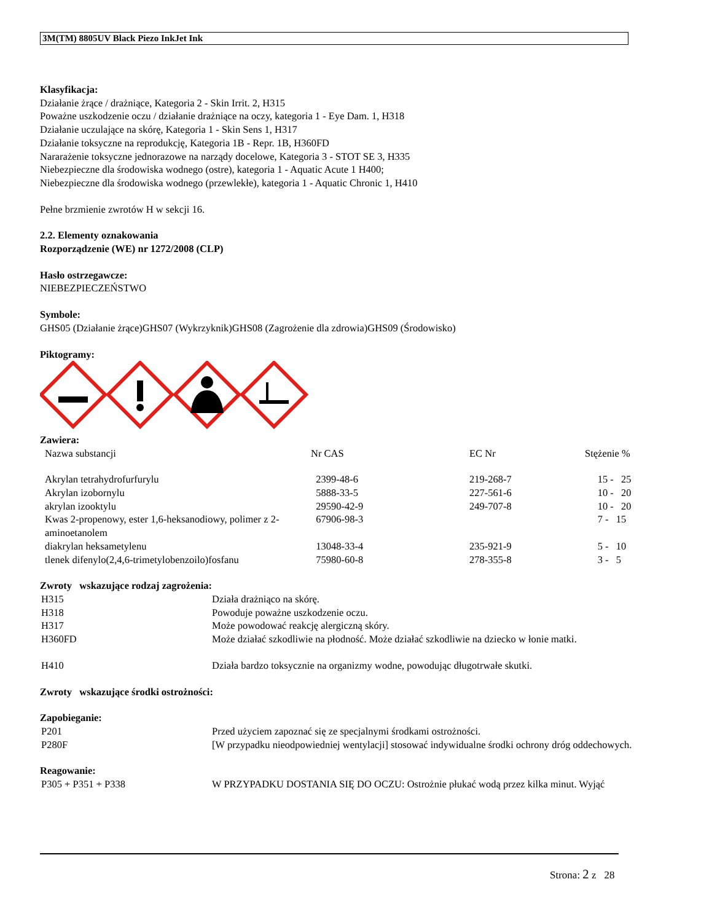3M(TM) 8805UV Black Piezo InkJet Ink
Klasyfikacja:
Działanie żrące / drażniące, Kategoria 2 - Skin Irrit. 2, H315
Poważne uszkodzenie oczu / działanie drażniące na oczy, kategoria 1 - Eye Dam. 1, H318
Działanie uczulające na skórę, Kategoria 1 - Skin Sens 1, H317
Działanie toksyczne na reprodukcję, Kategoria 1B - Repr. 1B, H360FD
Nararażenie toksyczne jednorazowe na narządy docelowe, Kategoria 3 - STOT SE 3, H335
Niebezpieczne dla środowiska wodnego (ostre), kategoria 1 - Aquatic Acute 1 H400;
Niebezpieczne dla środowiska wodnego (przewlekłe), kategoria 1 - Aquatic Chronic 1, H410
Pełne brzmienie zwrotów H w sekcji 16.
2.2. Elementy oznakowania
Rozporządzenie (WE) nr 1272/2008 (CLP)
Hasło ostrzegawcze:
NIEBEZPIECZEŃSTWO
Symbole:
GHS05 (Działanie żrące)GHS07 (Wykrzyknik)GHS08 (Zagrożenie dla zdrowia)GHS09 (Środowisko)
Piktogramy:
Zawiera:
| Nazwa substancji | Nr CAS | EC Nr | Stężenie % |
| Akrylan tetrahydrofurfurylu | 2399-48-6 | 219-268-7 | 15 - 25 |
| Akrylan izobornylu | 5888-33-5 | 227-561-6 | 10 - 20 |
| akrylan izooktylu | 29590-42-9 | 249-707-8 | 10 - 20 |
| Kwas 2-propenowy, ester 1,6-heksanodiowy, polimer z 2-aminoetanolem | 67906-98-3 | | 7 - 15 |
| diakrylan heksametylenu | 13048-33-4 | 235-921-9 | 5 - 10 |
| tlenek difenylo(2,4,6-trimetylobenzoilo)fosfanu | 75980-60-8 | 278-355-8 | 3 - 5 |
Zwroty wskazujące rodzaj zagrożenia:
| H315 | Działa drażniąco na skórę. |
| H318 | Powoduje poważne uszkodzenie oczu. |
| H317 | Może powodować reakcję alergiczną skóry. |
| H360FD | Może działać szkodliwie na płodność. Może działać szkodliwie na dziecko w łonie matki. |
| H410 | Działa bardzo toksycznie na organizmy wodne, powodując długotrwałe skutki. |
Zwroty wskazujące środki ostrożności:
Zapobieganie:
| P201 | Przed użyciem zapoznać się ze specjalnymi środkami ostrożności. |
| P280F | [W przypadku nieodpowiedniej wentylacji] stosować indywidualne środki ochrony dróg oddechowych. |
Reagowanie:
| P305 + P351 + P338 | W PRZYPADKU DOSTANIA SIĘ DO OCZU: Ostrożnie płukać wodą przez kilka minut. Wyjąć |
Strona: 2 z 28